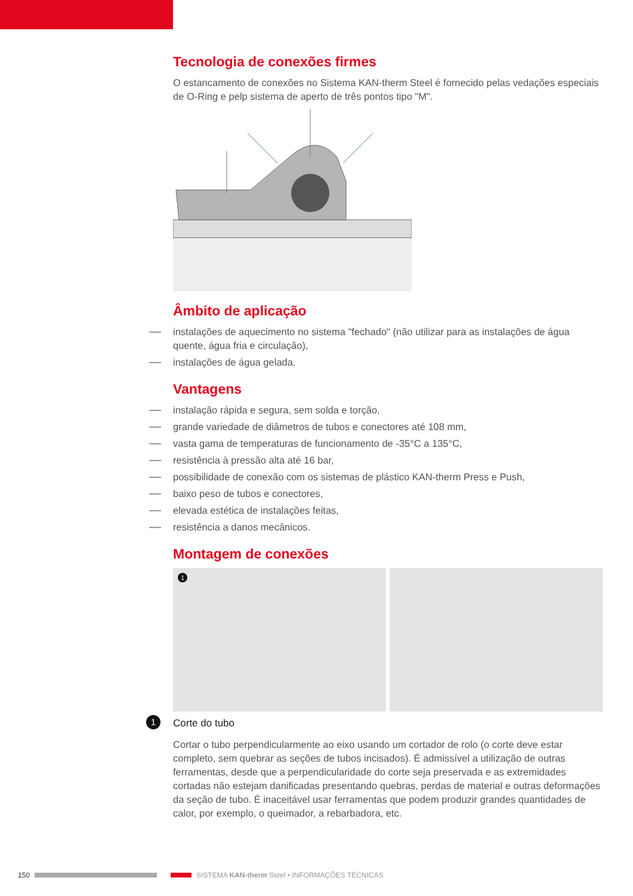Tecnologia de conexões firmes
O estancamento de conexões no Sistema KAN-therm Steel é fornecido pelas vedações especiais de O-Ring e pelp sistema de aperto de três pontos tipo "M".
Âmbito de aplicação
instalações de aquecimento no sistema "fechado" (não utilizar para as instalações de água quente, água fria e circulação),
instalações de água gelada.
Vantagens
instalação rápida e segura, sem solda e torção,
grande variedade de diâmetros de tubos e conectores até 108 mm,
vasta gama de temperaturas de funcionamento de -35°C a 135°C,
resistência à pressão alta até 16 bar,
possibilidade de conexão com os sistemas de plástico KAN-therm Press e Push,
baixo peso de tubos e conectores,
elevada estética de instalações feitas,
resistência a danos mecânicos.
Montagem de conexões
1
1 Corte do tubo
Cortar o tubo perpendicularmente ao eixo usando um cortador de rolo (o corte deve estar completo, sem quebrar as seções de tubos incisados). É admissível a utilização de outras ferramentas, desde que a perpendicularidade do corte seja preservada e as extremidades cortadas não estejam danificadas presentando quebras, perdas de material e outras deformações da seção de tubo. É inaceitável usar ferramentas que podem produzir grandes quantidades de calor, por exemplo, o queimador, a rebarbadora, etc.
150 SISTEMA KAN-therm Steel • INFORMAÇÕES TÉCNICAS